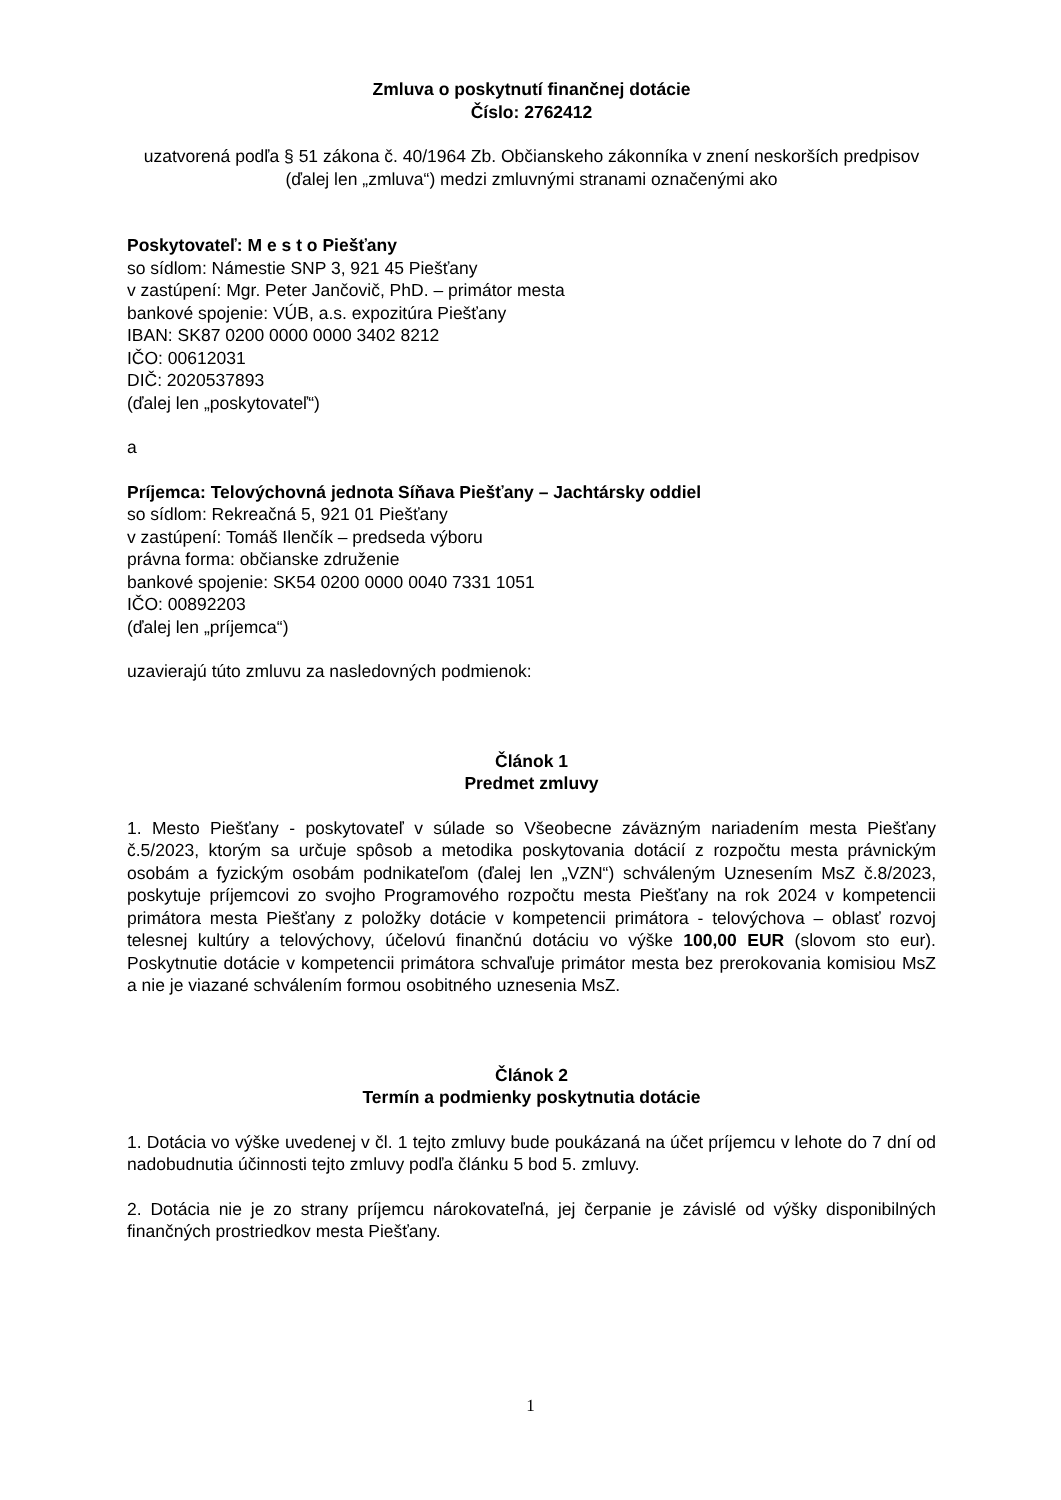Zmluva o poskytnutí finančnej dotácie
Číslo: 2762412
uzatvorená podľa § 51 zákona č. 40/1964 Zb. Občianskeho zákonníka v znení neskorších predpisov (ďalej len „zmluva“) medzi zmluvnými stranami označenými ako
Poskytovateľ: M e s t o Piešťany
so sídlom: Námestie SNP 3, 921 45 Piešťany
v zastúpení: Mgr. Peter Jančovič, PhD. – primátor mesta
bankové spojenie: VÚB, a.s. expozitúra Piešťany
IBAN: SK87 0200 0000 0000 3402 8212
IČO: 00612031
DIČ: 2020537893
(ďalej len „poskytovateľ“)
a
Príjemca: Telovýchovná jednota Síňava Piešťany – Jachtársky oddiel
so sídlom: Rekreačná 5, 921 01 Piešťany
v zastúpení: Tomáš Ilenčík – predseda výboru
právna forma: občianske združenie
bankové spojenie: SK54 0200 0000 0040 7331 1051
IČO: 00892203
(ďalej len „príjemca“)
uzavierajú túto zmluvu za nasledovných podmienok:
Článok 1
Predmet zmluvy
1. Mesto Piešťany - poskytovateľ v súlade so Všeobecne záväzným nariadením mesta Piešťany č.5/2023, ktorým sa určuje spôsob a metodika poskytovania dotácií z rozpočtu mesta právnickým osobám a fyzickým osobám podnikateľom (ďalej len „VZN“) schváleným Uznesením MsZ č.8/2023, poskytuje príjemcovi zo svojho Programového rozpočtu mesta Piešťany na rok 2024 v kompetencii primátora mesta Piešťany z položky dotácie v kompetencii primátora - telovýchova – oblasť rozvoj telesnej kultúry a telovýchovy, účelovú finančnú dotáciu vo výške 100,00 EUR (slovom sto eur). Poskytnutie dotácie v kompetencii primátora schvaľuje primátor mesta bez prerokovania komisiou MsZ a nie je viazané schválením formou osobitného uznesenia MsZ.
Článok 2
Termín a podmienky poskytnutia dotácie
1. Dotácia vo výške uvedenej v čl. 1 tejto zmluvy bude poukázaná na účet príjemcu v lehote do 7 dní od nadobudnutia účinnosti tejto zmluvy podľa článku 5 bod 5. zmluvy.
2. Dotácia nie je zo strany príjemcu nárokovateľná, jej čerpanie je závislé od výšky disponibilných finančných prostriedkov mesta Piešťany.
1